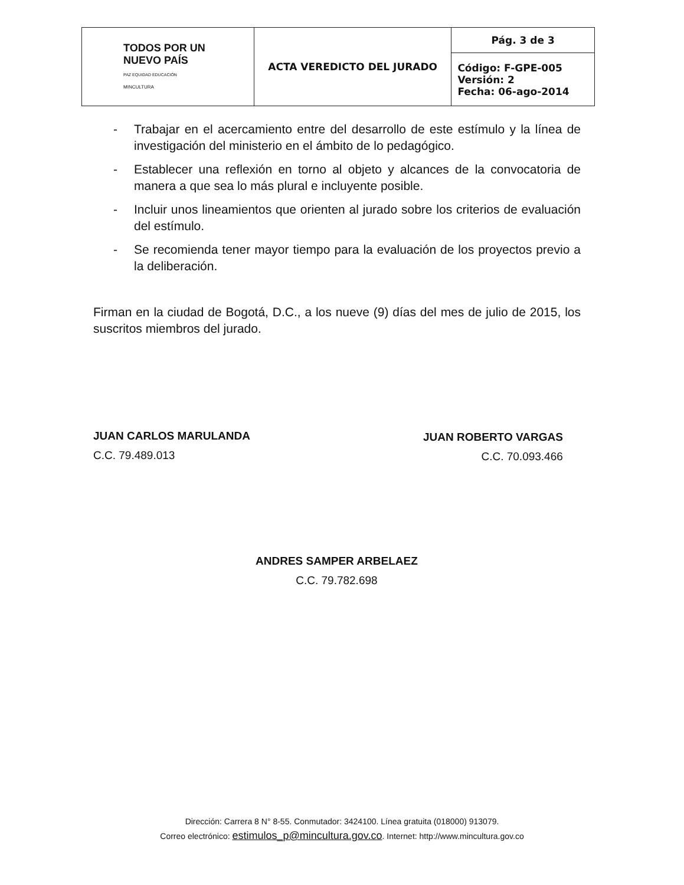| TODOS POR UN NUEVO PAÍS PAZ EQUIDAD EDUCACIÓN MINCULTURA | ACTA VEREDICTO DEL JURADO | Pág. 3 de 3 |
| | | Código: F-GPE-005 Versión: 2 Fecha: 06-ago-2014 |
- Trabajar en el acercamiento entre del desarrollo de este estímulo y la línea de investigación del ministerio en el ámbito de lo pedagógico.
- Establecer una reflexión en torno al objeto y alcances de la convocatoria de manera a que sea lo más plural e incluyente posible.
- Incluir unos lineamientos que orienten al jurado sobre los criterios de evaluación del estímulo.
- Se recomienda tener mayor tiempo para la evaluación de los proyectos previo a la deliberación.
Firman en la ciudad de Bogotá, D.C., a los nueve (9) días del mes de julio de 2015, los suscritos miembros del jurado.
JUAN CARLOS MARULANDA
C.C. 79.489.013
JUAN ROBERTO VARGAS
C.C. 70.093.466
ANDRES SAMPER ARBELAEZ
C.C. 79.782.698
Dirección: Carrera 8 N° 8-55. Conmutador: 3424100. Línea gratuita (018000) 913079.
Correo electrónico: estimulos_p@mincultura.gov.co. Internet: http://www.mincultura.gov.co